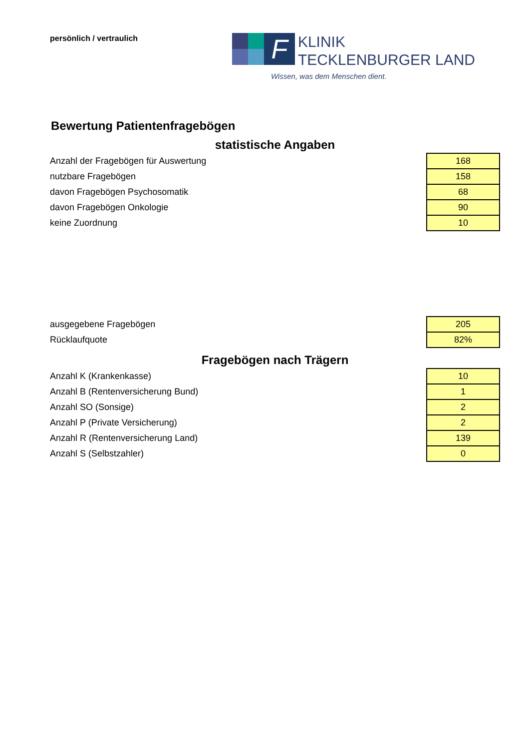persönlich / vertraulich
F
KLINIK
TECKLENBURGER LAND
Wissen, was dem Menschen dient.
Bewertung Patientenfragebögen
statistische Angaben
| Anzahl der Fragebögen für Auswertung | 168 |
| nutzbare Fragebögen | 158 |
| davon Fragebögen Psychosomatik | 68 |
| davon Fragebögen Onkologie | 90 |
| keine Zuordnung | 10 |
| ausgegebene Fragebögen | 205 |
| Rücklaufquote | 82% |
Fragebögen nach Trägern
| Anzahl K (Krankenkasse) | 10 |
| Anzahl B (Rentenversicherung Bund) | 1 |
| Anzahl SO (Sonsige) | 2 |
| Anzahl P (Private Versicherung) | 2 |
| Anzahl R (Rentenversicherung Land) | 139 |
| Anzahl S (Selbstzahler) | 0 |